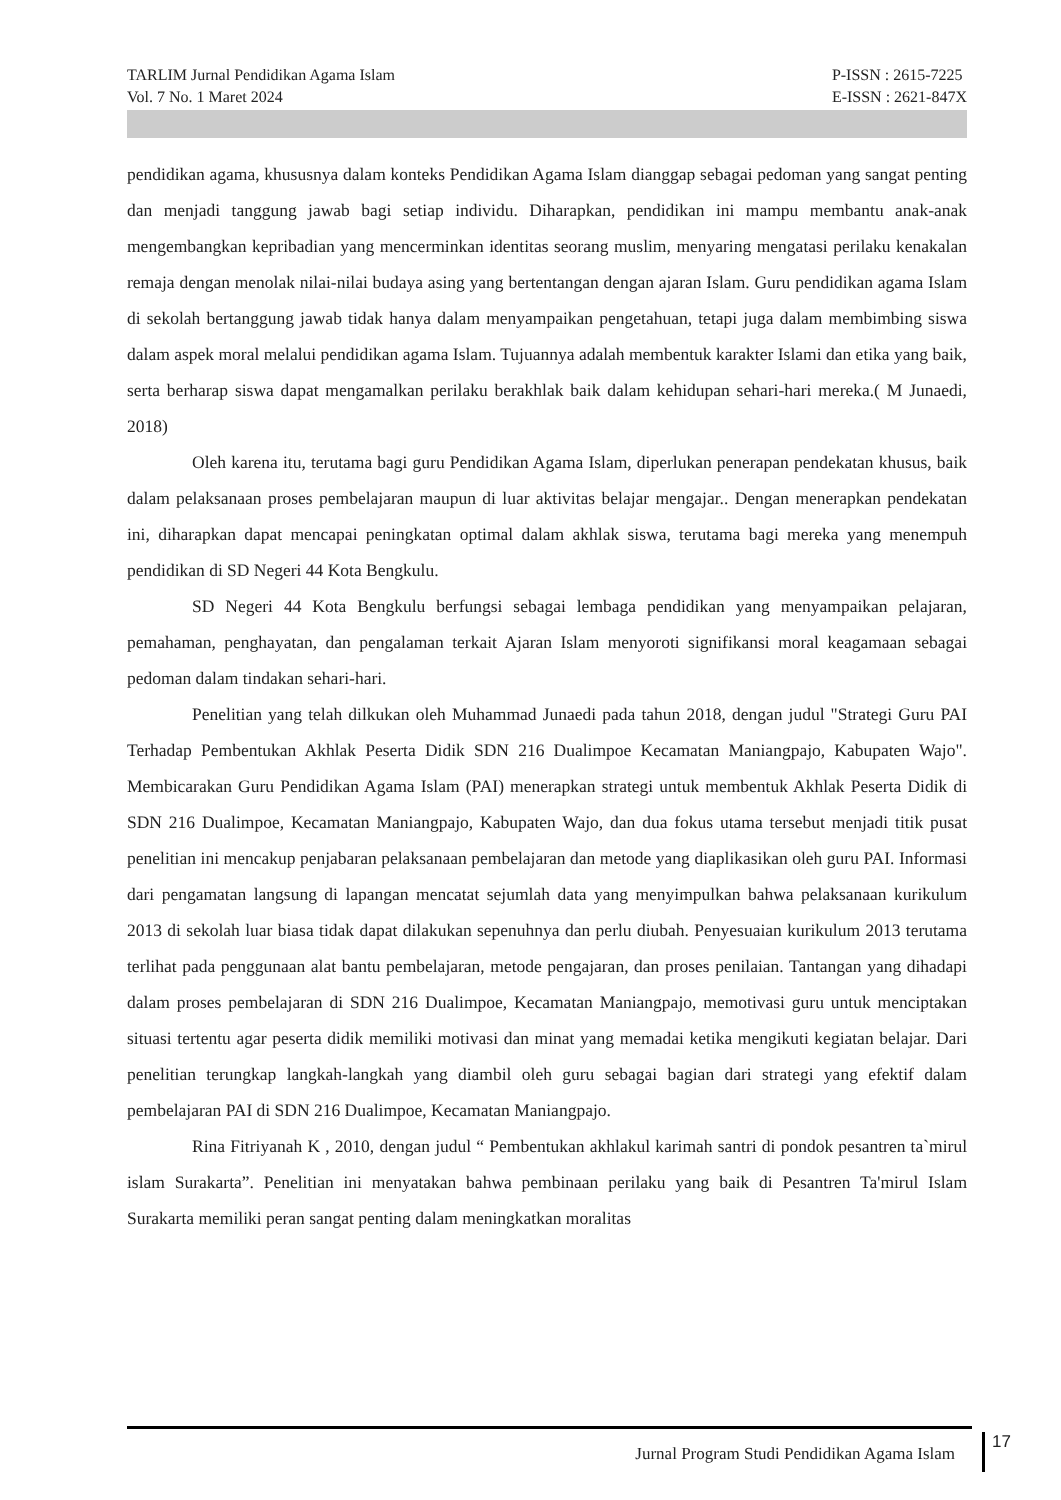TARLIM Jurnal Pendidikan Agama Islam
Vol. 7 No. 1 Maret 2024
P-ISSN : 2615-7225
E-ISSN : 2621-847X
pendidikan agama, khususnya dalam konteks Pendidikan Agama Islam dianggap sebagai pedoman yang sangat penting dan menjadi tanggung jawab bagi setiap individu. Diharapkan, pendidikan ini mampu membantu anak-anak mengembangkan kepribadian yang mencerminkan identitas seorang muslim, menyaring mengatasi perilaku kenakalan remaja dengan menolak nilai-nilai budaya asing yang bertentangan dengan ajaran Islam. Guru pendidikan agama Islam di sekolah bertanggung jawab tidak hanya dalam menyampaikan pengetahuan, tetapi juga dalam membimbing siswa dalam aspek moral melalui pendidikan agama Islam. Tujuannya adalah membentuk karakter Islami dan etika yang baik, serta berharap siswa dapat mengamalkan perilaku berakhlak baik dalam kehidupan sehari-hari mereka.( M Junaedi, 2018)
Oleh karena itu, terutama bagi guru Pendidikan Agama Islam, diperlukan penerapan pendekatan khusus, baik dalam pelaksanaan proses pembelajaran maupun di luar aktivitas belajar mengajar.. Dengan menerapkan pendekatan ini, diharapkan dapat mencapai peningkatan optimal dalam akhlak siswa, terutama bagi mereka yang menempuh pendidikan di SD Negeri 44 Kota Bengkulu.
SD Negeri 44 Kota Bengkulu berfungsi sebagai lembaga pendidikan yang menyampaikan pelajaran, pemahaman, penghayatan, dan pengalaman terkait Ajaran Islam menyoroti signifikansi moral keagamaan sebagai pedoman dalam tindakan sehari-hari.
Penelitian yang telah dilkukan oleh Muhammad Junaedi pada tahun 2018, dengan judul "Strategi Guru PAI Terhadap Pembentukan Akhlak Peserta Didik SDN 216 Dualimpoe Kecamatan Maniangpajo, Kabupaten Wajo". Membicarakan Guru Pendidikan Agama Islam (PAI) menerapkan strategi untuk membentuk Akhlak Peserta Didik di SDN 216 Dualimpoe, Kecamatan Maniangpajo, Kabupaten Wajo, dan dua fokus utama tersebut menjadi titik pusat penelitian ini mencakup penjabaran pelaksanaan pembelajaran dan metode yang diaplikasikan oleh guru PAI. Informasi dari pengamatan langsung di lapangan mencatat sejumlah data yang menyimpulkan bahwa pelaksanaan kurikulum 2013 di sekolah luar biasa tidak dapat dilakukan sepenuhnya dan perlu diubah. Penyesuaian kurikulum 2013 terutama terlihat pada penggunaan alat bantu pembelajaran, metode pengajaran, dan proses penilaian. Tantangan yang dihadapi dalam proses pembelajaran di SDN 216 Dualimpoe, Kecamatan Maniangpajo, memotivasi guru untuk menciptakan situasi tertentu agar peserta didik memiliki motivasi dan minat yang memadai ketika mengikuti kegiatan belajar. Dari penelitian terungkap langkah-langkah yang diambil oleh guru sebagai bagian dari strategi yang efektif dalam pembelajaran PAI di SDN 216 Dualimpoe, Kecamatan Maniangpajo.
Rina Fitriyanah K , 2010, dengan judul “ Pembentukan akhlakul karimah santri di pondok pesantren ta`mirul islam Surakarta”. Penelitian ini menyatakan bahwa pembinaan perilaku yang baik di Pesantren Ta'mirul Islam Surakarta memiliki peran sangat penting dalam meningkatkan moralitas
Jurnal Program Studi Pendidikan Agama Islam
17